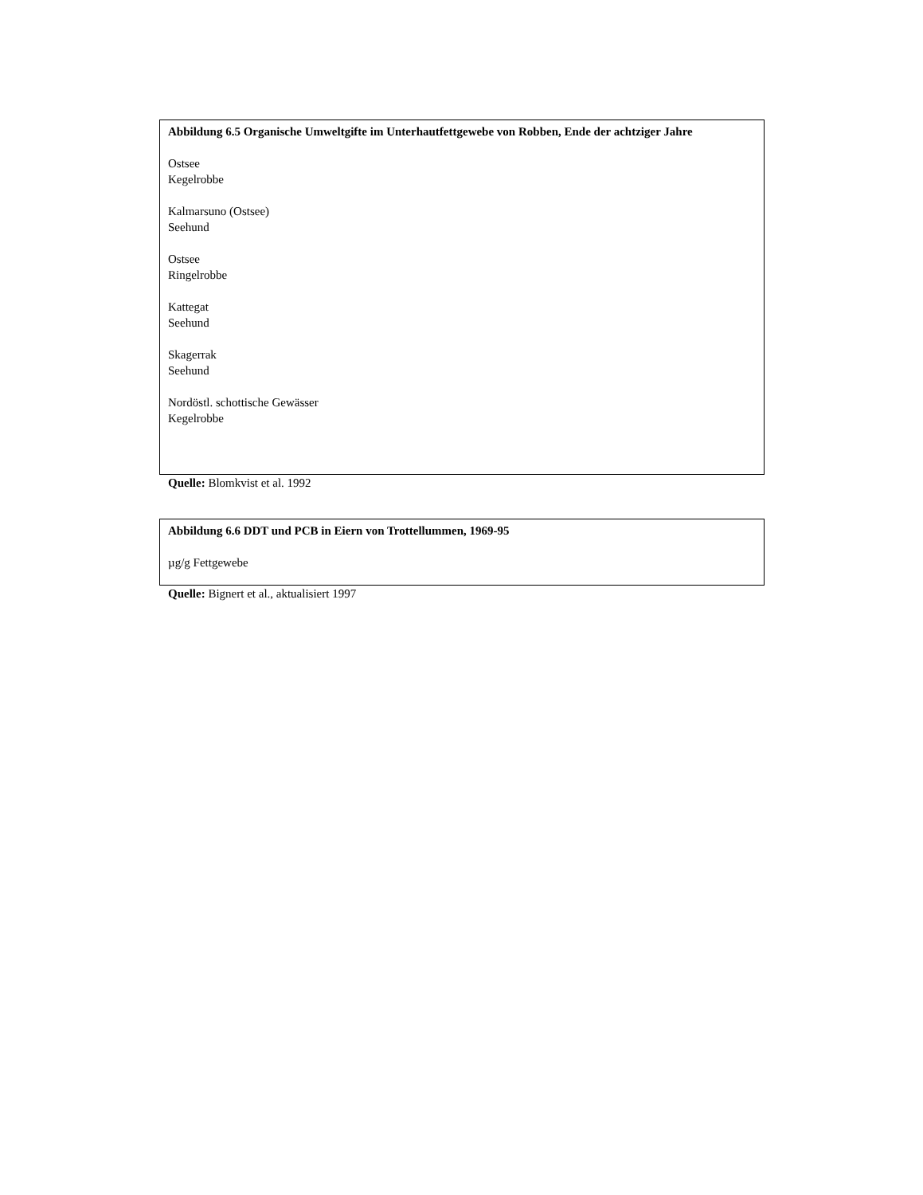Abbildung 6.5 Organische Umweltgifte im Unterhautfettgewebe von Robben, Ende der achtziger Jahre
Ostsee
Kegelrobbe
Kalmarsuno (Ostsee)
Seehund
Ostsee
Ringelrobbe
Kattegat
Seehund
Skagerrak
Seehund
Nordöstl. schottische Gewässer
Kegelrobbe
Quelle: Blomkvist et al. 1992
Abbildung 6.6 DDT und PCB in Eiern von Trottellummen, 1969-95
µg/g Fettgewebe
Quelle: Bignert et al., aktualisiert 1997